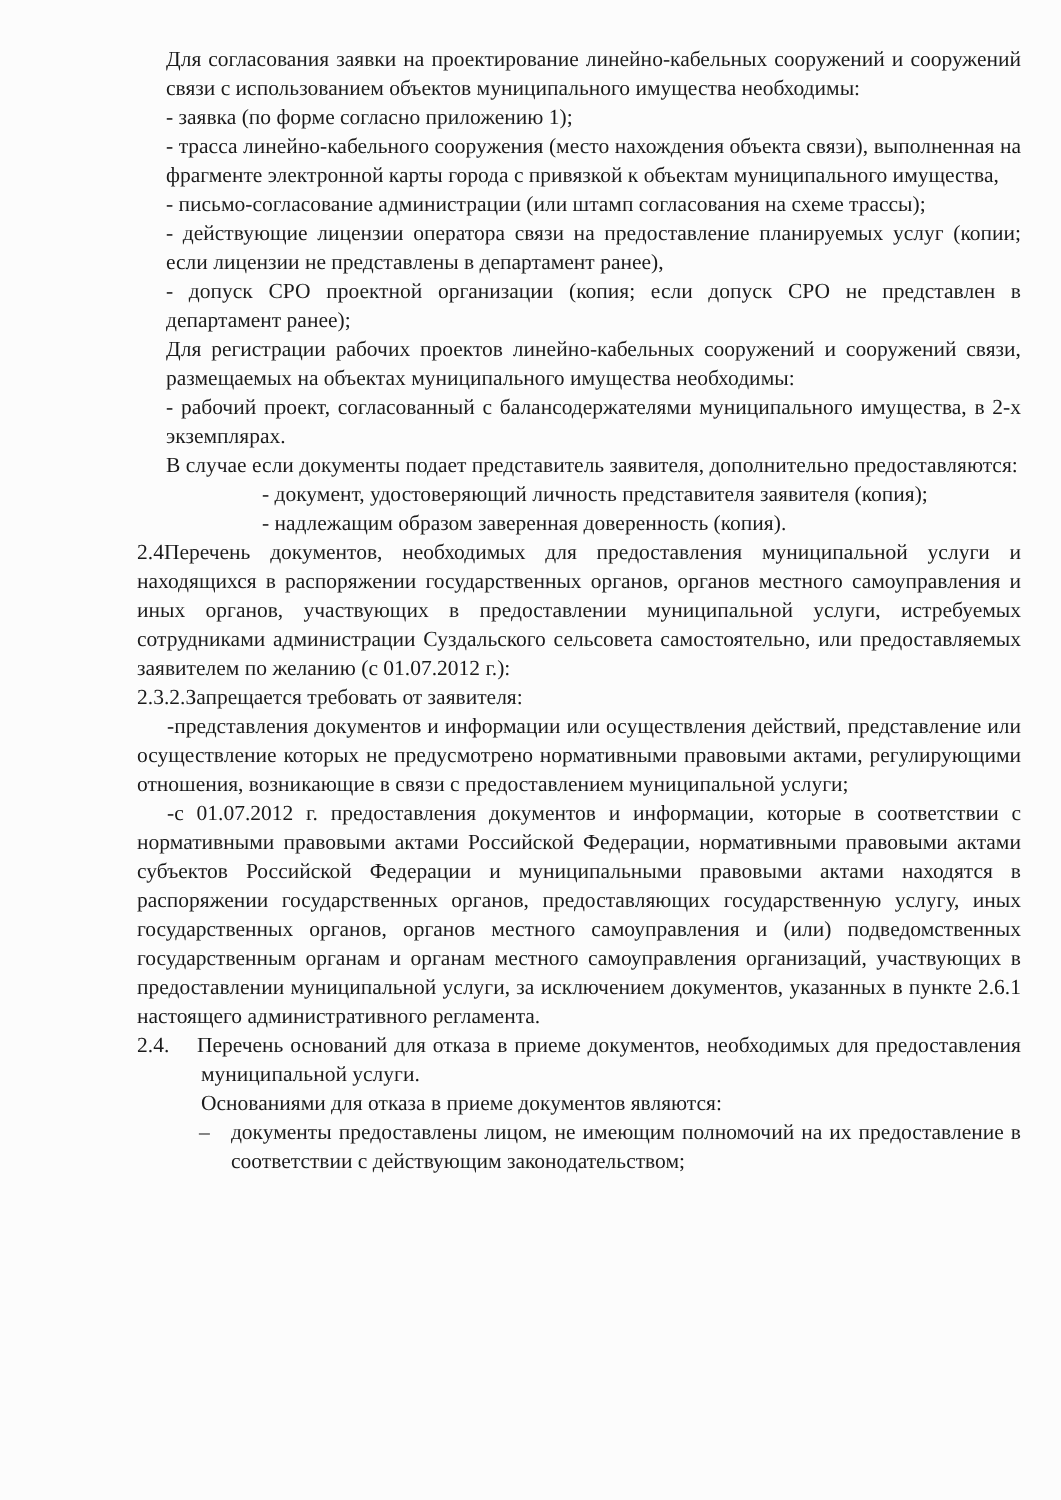Для согласования заявки на проектирование линейно-кабельных сооружений и сооружений связи с использованием объектов муниципального имущества необходимы:
- заявка (по форме согласно приложению 1);
- трасса линейно-кабельного сооружения (место нахождения объекта связи), выполненная на фрагменте электронной карты города с привязкой к объектам муниципального имущества,
- письмо-согласование администрации (или штамп согласования на схеме трассы);
- действующие лицензии оператора связи на предоставление планируемых услуг (копии; если лицензии не представлены в департамент ранее),
- допуск СРО проектной организации (копия; если допуск СРО не представлен в департамент ранее);
Для регистрации рабочих проектов линейно-кабельных сооружений и сооружений связи, размещаемых на объектах муниципального имущества необходимы:
- рабочий проект, согласованный с балансодержателями муниципального имущества, в 2-х экземплярах.
В случае если документы подает представитель заявителя, дополнительно предоставляются:
- документ, удостоверяющий личность представителя заявителя (копия);
- надлежащим образом заверенная доверенность (копия).
2.4Перечень документов, необходимых для предоставления муниципальной услуги и находящихся в распоряжении государственных органов, органов местного самоуправления и иных органов, участвующих в предоставлении муниципальной услуги, истребуемых сотрудниками администрации Суздальского сельсовета самостоятельно, или предоставляемых заявителем по желанию (с 01.07.2012 г.):
2.3.2.Запрещается требовать от заявителя:
-представления документов и информации или осуществления действий, представление или осуществление которых не предусмотрено нормативными правовыми актами, регулирующими отношения, возникающие в связи с предоставлением муниципальной услуги;
-с 01.07.2012 г. предоставления документов и информации, которые в соответствии с нормативными правовыми актами Российской Федерации, нормативными правовыми актами субъектов Российской Федерации и муниципальными правовыми актами находятся в распоряжении государственных органов, предоставляющих государственную услугу, иных государственных органов, органов местного самоуправления и (или) подведомственных государственным органам и органам местного самоуправления организаций, участвующих в предоставлении муниципальной услуги, за исключением документов, указанных в пункте 2.6.1 настоящего административного регламента.
2.4. Перечень оснований для отказа в приеме документов, необходимых для предоставления муниципальной услуги.
Основаниями для отказа в приеме документов являются:
– документы предоставлены лицом, не имеющим полномочий на их предоставление в соответствии с действующим законодательством;